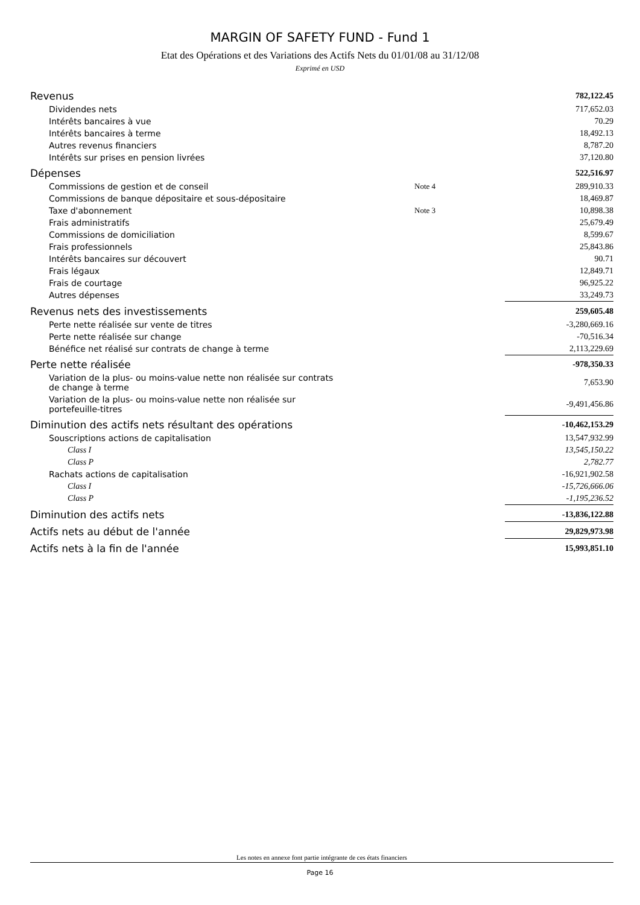MARGIN OF SAFETY FUND - Fund 1
Etat des Opérations et des Variations des Actifs Nets du 01/01/08 au 31/12/08
Exprimé en USD
| Revenus | | 782,122.45 |
| Dividendes nets | | 717,652.03 |
| Intérêts bancaires à vue | | 70.29 |
| Intérêts bancaires à terme | | 18,492.13 |
| Autres revenus financiers | | 8,787.20 |
| Intérêts sur prises en pension livrées | | 37,120.80 |
| Dépenses | | 522,516.97 |
| Commissions de gestion et de conseil | Note 4 | 289,910.33 |
| Commissions de banque dépositaire et sous-dépositaire | | 18,469.87 |
| Taxe d'abonnement | Note 3 | 10,898.38 |
| Frais administratifs | | 25,679.49 |
| Commissions de domiciliation | | 8,599.67 |
| Frais professionnels | | 25,843.86 |
| Intérêts bancaires sur découvert | | 90.71 |
| Frais légaux | | 12,849.71 |
| Frais de courtage | | 96,925.22 |
| Autres dépenses | | 33,249.73 |
| Revenus nets des investissements | | 259,605.48 |
| Perte nette réalisée sur vente de titres | | -3,280,669.16 |
| Perte nette réalisée sur change | | -70,516.34 |
| Bénéfice net réalisé sur contrats de change à terme | | 2,113,229.69 |
| Perte nette réalisée | | -978,350.33 |
| Variation de la plus- ou moins-value nette non réalisée sur contrats de change à terme | | 7,653.90 |
| Variation de la plus- ou moins-value nette non réalisée sur portefeuille-titres | | -9,491,456.86 |
| Diminution des actifs nets résultant des opérations | | -10,462,153.29 |
| Souscriptions actions de capitalisation | | 13,547,932.99 |
| Class I | | 13,545,150.22 |
| Class P | | 2,782.77 |
| Rachats actions de capitalisation | | -16,921,902.58 |
| Class I | | -15,726,666.06 |
| Class P | | -1,195,236.52 |
| Diminution des actifs nets | | -13,836,122.88 |
| Actifs nets au début de l'année | | 29,829,973.98 |
| Actifs nets à la fin de l'année | | 15,993,851.10 |
Les notes en annexe font partie intégrante de ces états financiers
Page 16